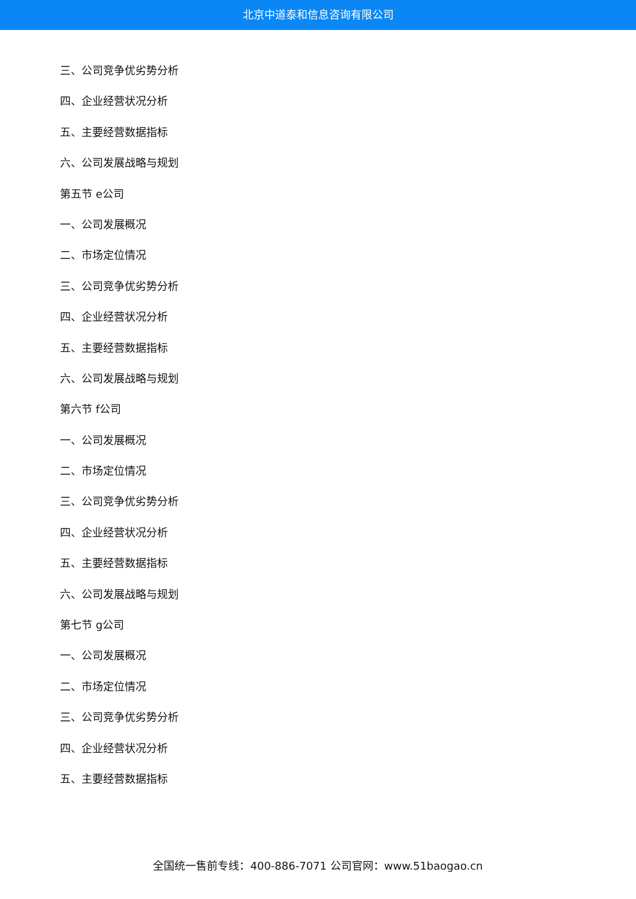北京中道泰和信息咨询有限公司
三、公司竞争优劣势分析
四、企业经营状况分析
五、主要经营数据指标
六、公司发展战略与规划
第五节 e公司
一、公司发展概况
二、市场定位情况
三、公司竞争优劣势分析
四、企业经营状况分析
五、主要经营数据指标
六、公司发展战略与规划
第六节 f公司
一、公司发展概况
二、市场定位情况
三、公司竞争优劣势分析
四、企业经营状况分析
五、主要经营数据指标
六、公司发展战略与规划
第七节 g公司
一、公司发展概况
二、市场定位情况
三、公司竞争优劣势分析
四、企业经营状况分析
五、主要经营数据指标
全国统一售前专线：400-886-7071 公司官网：www.51baogao.cn